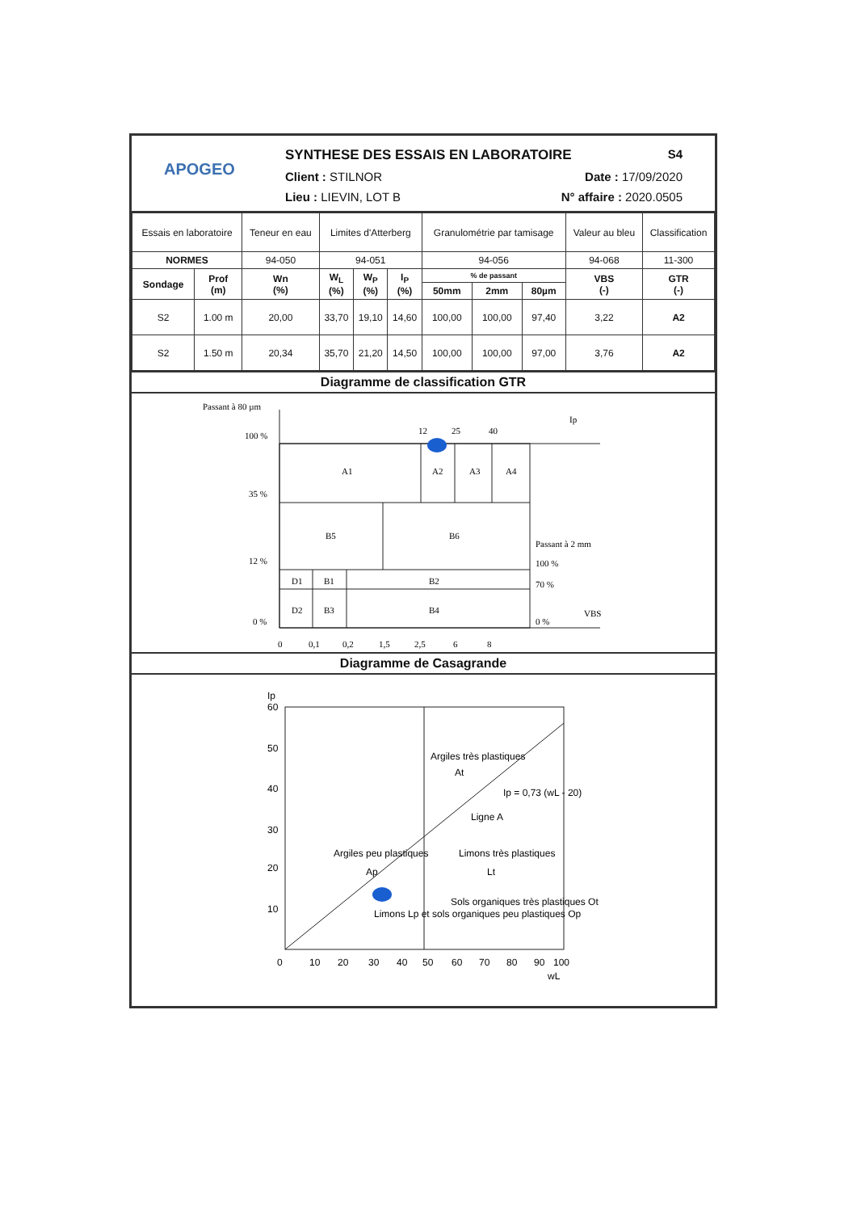APOGEO
SYNTHESE DES ESSAIS EN LABORATOIRE S4
Client : STILNOR Date : 17/09/2020
Lieu : LIEVIN, LOT B N° affaire : 2020.0505
| Essais en laboratoire | | Teneur en eau | Limites d'Atterberg | | | Granulométrie par tamisage | | | Valeur au bleu | Classification |
| NORMES | | 94-050 | 94-051 | | | 94-056 | | | 94-068 | 11-300 |
| Sondage | Prof (m) | Wn (%) | W<sub>L</sub> (%) | W<sub>P</sub> (%) | I<sub>P</sub> (%) | % de passant | | | VBS (-) | GTR (-) |
| | | | | | | 50mm | 2mm | 80µm | | |
| S2 | 1.00 m | 20,00 | 33,70 | 19,10 | 14,60 | 100,00 | 100,00 | 97,40 | 3,22 | A2 |
| S2 | 1.50 m | 20,34 | 35,70 | 21,20 | 14,50 | 100,00 | 100,00 | 97,00 | 3,76 | A2 |
Diagramme de classification GTR
Passant à 80 µm
100 %
35 %
12 %
0 %
12
25
40
Ip
A1
A2
A3
A4
B5
B6
D1
B1
B2
D2
B3
B4
Passant à 2 mm
100 %
70 %
0 %
VBS
0
0,1
0,2
1,5
2,5
6
8
Diagramme de Casagrande
Ip
60
50
40
30
20
10
Argiles très plastiques
At
Argiles peu plastiques
Ap
Limons très plastiques
Lt
Limons Lp et sols organiques peu plastiques Op
Sols organiques très plastiques Ot
Ligne A
Ip = 0,73 (wL - 20)
0
10
20
30
40
50
60
70
80
90
100
wL